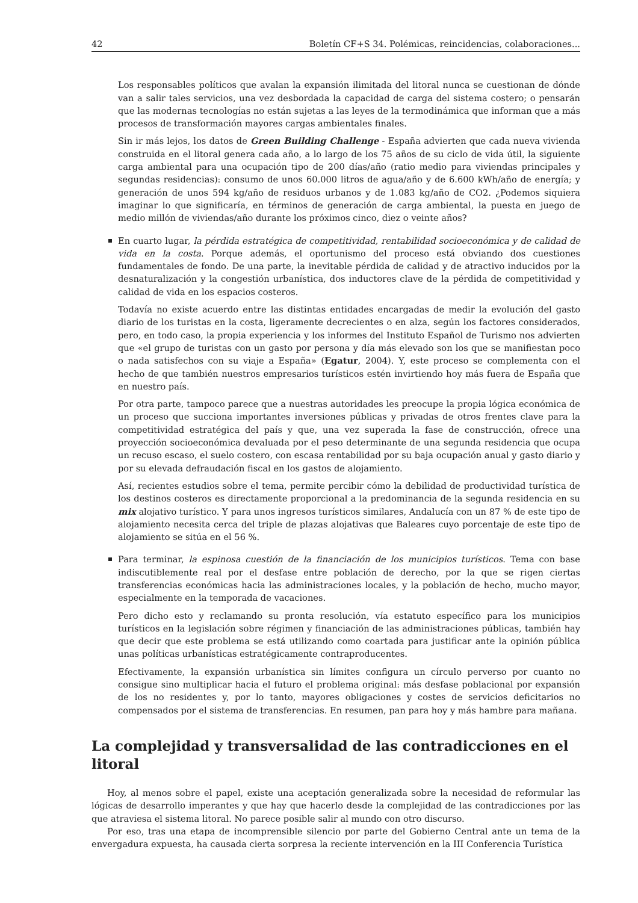42 Boletín CF+S 34. Polémicas, reincidencias, colaboraciones...
Los responsables políticos que avalan la expansión ilimitada del litoral nunca se cuestionan de dónde van a salir tales servicios, una vez desbordada la capacidad de carga del sistema costero; o pensarán que las modernas tecnologías no están sujetas a las leyes de la termodinámica que informan que a más procesos de transformación mayores cargas ambientales finales.
Sin ir más lejos, los datos de Green Building Challenge - España advierten que cada nueva vivienda construida en el litoral genera cada año, a lo largo de los 75 años de su ciclo de vida útil, la siguiente carga ambiental para una ocupación tipo de 200 días/año (ratio medio para viviendas principales y segundas residencias): consumo de unos 60.000 litros de agua/año y de 6.600 kWh/año de energía; y generación de unos 594 kg/año de residuos urbanos y de 1.083 kg/año de CO2. ¿Podemos siquiera imaginar lo que significaría, en términos de generación de carga ambiental, la puesta en juego de medio millón de viviendas/año durante los próximos cinco, diez o veinte años?
En cuarto lugar, la pérdida estratégica de competitividad, rentabilidad socioeconómica y de calidad de vida en la costa. Porque además, el oportunismo del proceso está obviando dos cuestiones fundamentales de fondo. De una parte, la inevitable pérdida de calidad y de atractivo inducidos por la desnaturalización y la congestión urbanística, dos inductores clave de la pérdida de competitividad y calidad de vida en los espacios costeros.
Todavía no existe acuerdo entre las distintas entidades encargadas de medir la evolución del gasto diario de los turistas en la costa, ligeramente decrecientes o en alza, según los factores considerados, pero, en todo caso, la propia experiencia y los informes del Instituto Español de Turismo nos advierten que «el grupo de turistas con un gasto por persona y día más elevado son los que se manifiestan poco o nada satisfechos con su viaje a España» (Egatur, 2004). Y, este proceso se complementa con el hecho de que también nuestros empresarios turísticos estén invirtiendo hoy más fuera de España que en nuestro país.
Por otra parte, tampoco parece que a nuestras autoridades les preocupe la propia lógica económica de un proceso que succiona importantes inversiones públicas y privadas de otros frentes clave para la competitividad estratégica del país y que, una vez superada la fase de construcción, ofrece una proyección socioeconómica devaluada por el peso determinante de una segunda residencia que ocupa un recuso escaso, el suelo costero, con escasa rentabilidad por su baja ocupación anual y gasto diario y por su elevada defraudación fiscal en los gastos de alojamiento.
Así, recientes estudios sobre el tema, permite percibir cómo la debilidad de productividad turística de los destinos costeros es directamente proporcional a la predominancia de la segunda residencia en su mix alojativo turístico. Y para unos ingresos turísticos similares, Andalucía con un 87 % de este tipo de alojamiento necesita cerca del triple de plazas alojativas que Baleares cuyo porcentaje de este tipo de alojamiento se sitúa en el 56 %.
Para terminar, la espinosa cuestión de la financiación de los municipios turísticos. Tema con base indiscutiblemente real por el desfase entre población de derecho, por la que se rigen ciertas transferencias económicas hacia las administraciones locales, y la población de hecho, mucho mayor, especialmente en la temporada de vacaciones.
Pero dicho esto y reclamando su pronta resolución, vía estatuto específico para los municipios turísticos en la legislación sobre régimen y financiación de las administraciones públicas, también hay que decir que este problema se está utilizando como coartada para justificar ante la opinión pública unas políticas urbanísticas estratégicamente contraproducentes.
Efectivamente, la expansión urbanística sin límites configura un círculo perverso por cuanto no consigue sino multiplicar hacia el futuro el problema original: más desfase poblacional por expansión de los no residentes y, por lo tanto, mayores obligaciones y costes de servicios deficitarios no compensados por el sistema de transferencias. En resumen, pan para hoy y más hambre para mañana.
La complejidad y transversalidad de las contradicciones en el litoral
Hoy, al menos sobre el papel, existe una aceptación generalizada sobre la necesidad de reformular las lógicas de desarrollo imperantes y que hay que hacerlo desde la complejidad de las contradicciones por las que atraviesa el sistema litoral. No parece posible salir al mundo con otro discurso.
Por eso, tras una etapa de incomprensible silencio por parte del Gobierno Central ante un tema de la envergadura expuesta, ha causada cierta sorpresa la reciente intervención en la III Conferencia Turística